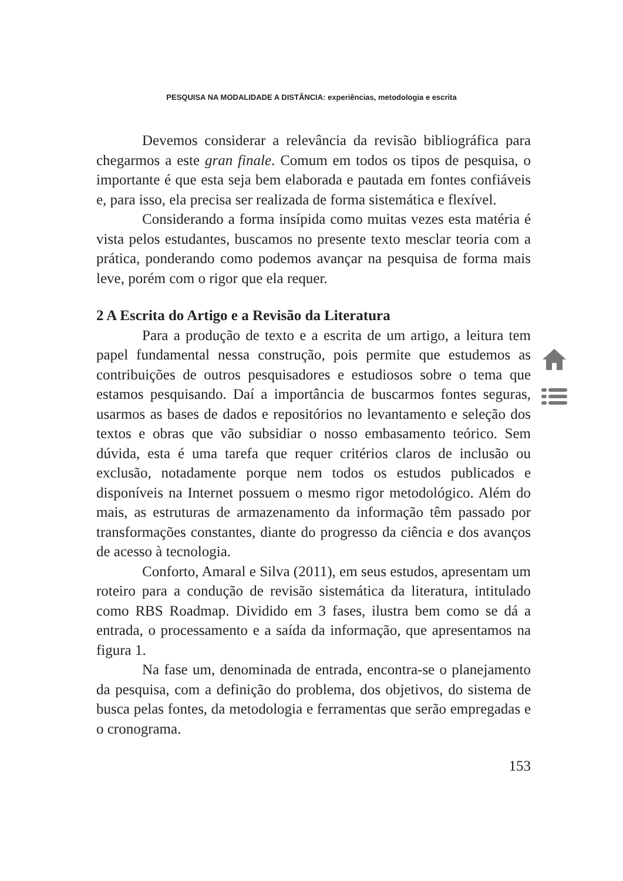PESQUISA NA MODALIDADE A DISTÂNCIA: experiências, metodologia e escrita
Devemos considerar a relevância da revisão bibliográfica para chegarmos a este gran finale. Comum em todos os tipos de pesquisa, o importante é que esta seja bem elaborada e pautada em fontes confiáveis e, para isso, ela precisa ser realizada de forma sistemática e flexível.
Considerando a forma insípida como muitas vezes esta matéria é vista pelos estudantes, buscamos no presente texto mesclar teoria com a prática, ponderando como podemos avançar na pesquisa de forma mais leve, porém com o rigor que ela requer.
2 A Escrita do Artigo e a Revisão da Literatura
Para a produção de texto e a escrita de um artigo, a leitura tem papel fundamental nessa construção, pois permite que estudemos as contribuições de outros pesquisadores e estudiosos sobre o tema que estamos pesquisando. Daí a importância de buscarmos fontes seguras, usarmos as bases de dados e repositórios no levantamento e seleção dos textos e obras que vão subsidiar o nosso embasamento teórico. Sem dúvida, esta é uma tarefa que requer critérios claros de inclusão ou exclusão, notadamente porque nem todos os estudos publicados e disponíveis na Internet possuem o mesmo rigor metodológico. Além do mais, as estruturas de armazenamento da informação têm passado por transformações constantes, diante do progresso da ciência e dos avanços de acesso à tecnologia.
Conforto, Amaral e Silva (2011), em seus estudos, apresentam um roteiro para a condução de revisão sistemática da literatura, intitulado como RBS Roadmap. Dividido em 3 fases, ilustra bem como se dá a entrada, o processamento e a saída da informação, que apresentamos na figura 1.
Na fase um, denominada de entrada, encontra-se o planejamento da pesquisa, com a definição do problema, dos objetivos, do sistema de busca pelas fontes, da metodologia e ferramentas que serão empregadas e o cronograma.
153